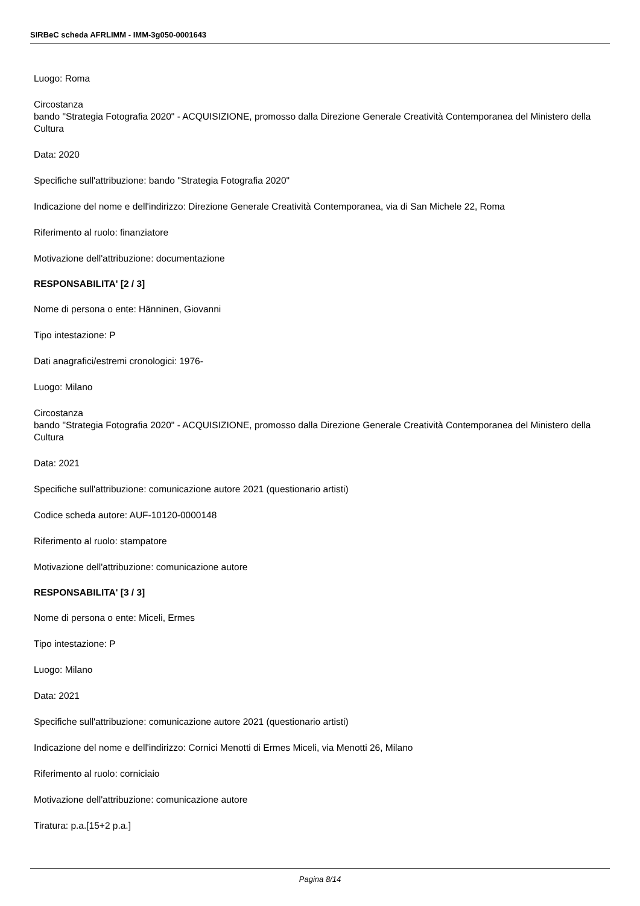SIRBeC scheda AFRLIMM - IMM-3g050-0001643
Luogo: Roma
Circostanza
bando "Strategia Fotografia 2020" - ACQUISIZIONE, promosso dalla Direzione Generale Creatività Contemporanea del Ministero della Cultura
Data: 2020
Specifiche sull'attribuzione: bando "Strategia Fotografia 2020"
Indicazione del nome e dell'indirizzo: Direzione Generale Creatività Contemporanea, via di San Michele 22, Roma
Riferimento al ruolo: finanziatore
Motivazione dell'attribuzione: documentazione
RESPONSABILITA' [2 / 3]
Nome di persona o ente: Hänninen, Giovanni
Tipo intestazione: P
Dati anagrafici/estremi cronologici: 1976-
Luogo: Milano
Circostanza
bando "Strategia Fotografia 2020" - ACQUISIZIONE, promosso dalla Direzione Generale Creatività Contemporanea del Ministero della Cultura
Data: 2021
Specifiche sull'attribuzione: comunicazione autore 2021 (questionario artisti)
Codice scheda autore: AUF-10120-0000148
Riferimento al ruolo: stampatore
Motivazione dell'attribuzione: comunicazione autore
RESPONSABILITA' [3 / 3]
Nome di persona o ente: Miceli, Ermes
Tipo intestazione: P
Luogo: Milano
Data: 2021
Specifiche sull'attribuzione: comunicazione autore 2021 (questionario artisti)
Indicazione del nome e dell'indirizzo: Cornici Menotti di Ermes Miceli, via Menotti 26, Milano
Riferimento al ruolo: corniciaio
Motivazione dell'attribuzione: comunicazione autore
Tiratura: p.a.[15+2 p.a.]
Pagina 8/14